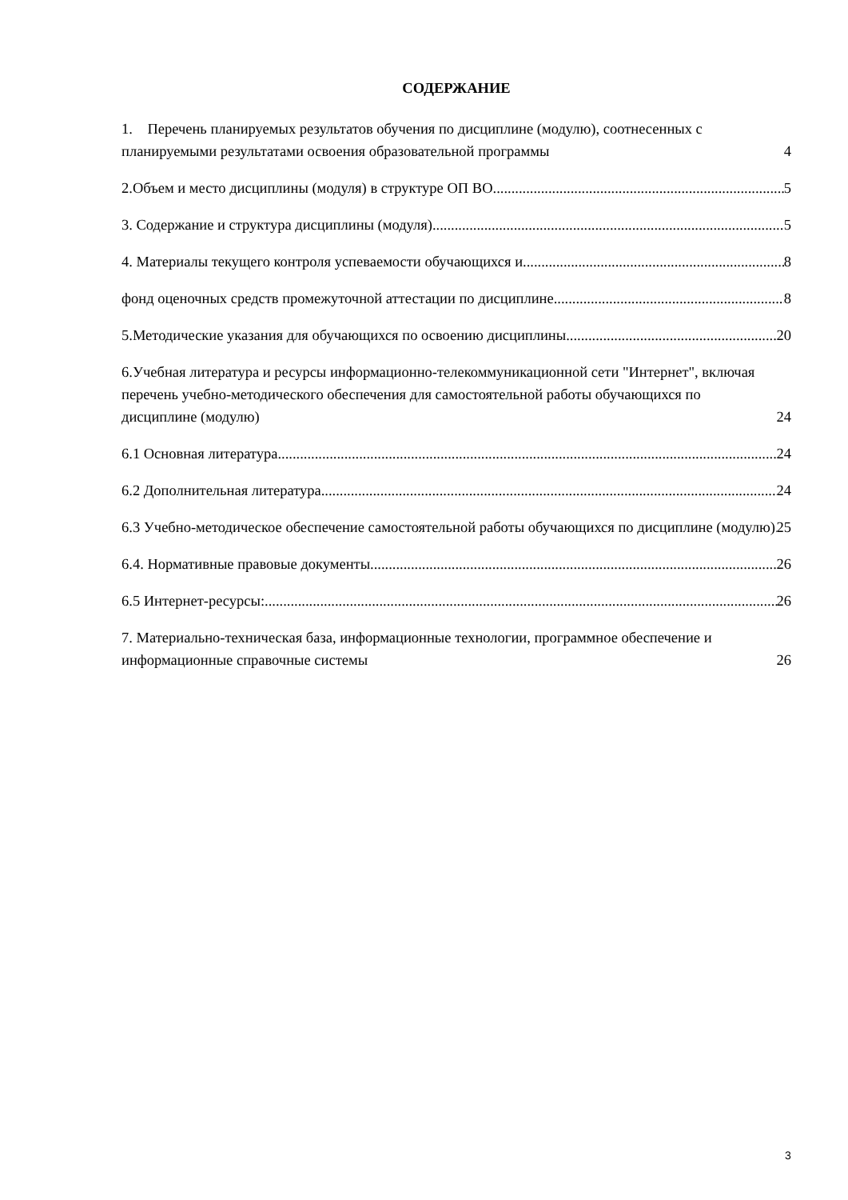СОДЕРЖАНИЕ
1. Перечень планируемых результатов обучения по дисциплине (модулю), соотнесенных с планируемыми результатами освоения образовательной программы 4
2.Объем и место дисциплины (модуля) в структуре ОП ВО 5
3. Содержание и структура дисциплины (модуля) 5
4. Материалы текущего контроля успеваемости обучающихся и 8
фонд оценочных средств промежуточной аттестации по дисциплине 8
5.Методические указания для обучающихся по освоению дисциплины 20
6.Учебная литература и ресурсы информационно-телекоммуникационной сети "Интернет", включая перечень учебно-методического обеспечения для самостоятельной работы обучающихся по дисциплине (модулю) 24
6.1 Основная литература 24
6.2 Дополнительная литература 24
6.3 Учебно-методическое обеспечение самостоятельной работы обучающихся по дисциплине (модулю) 25
6.4. Нормативные правовые документы. 26
6.5 Интернет-ресурсы: 26
7. Материально-техническая база, информационные технологии, программное обеспечение и информационные справочные системы 26
3